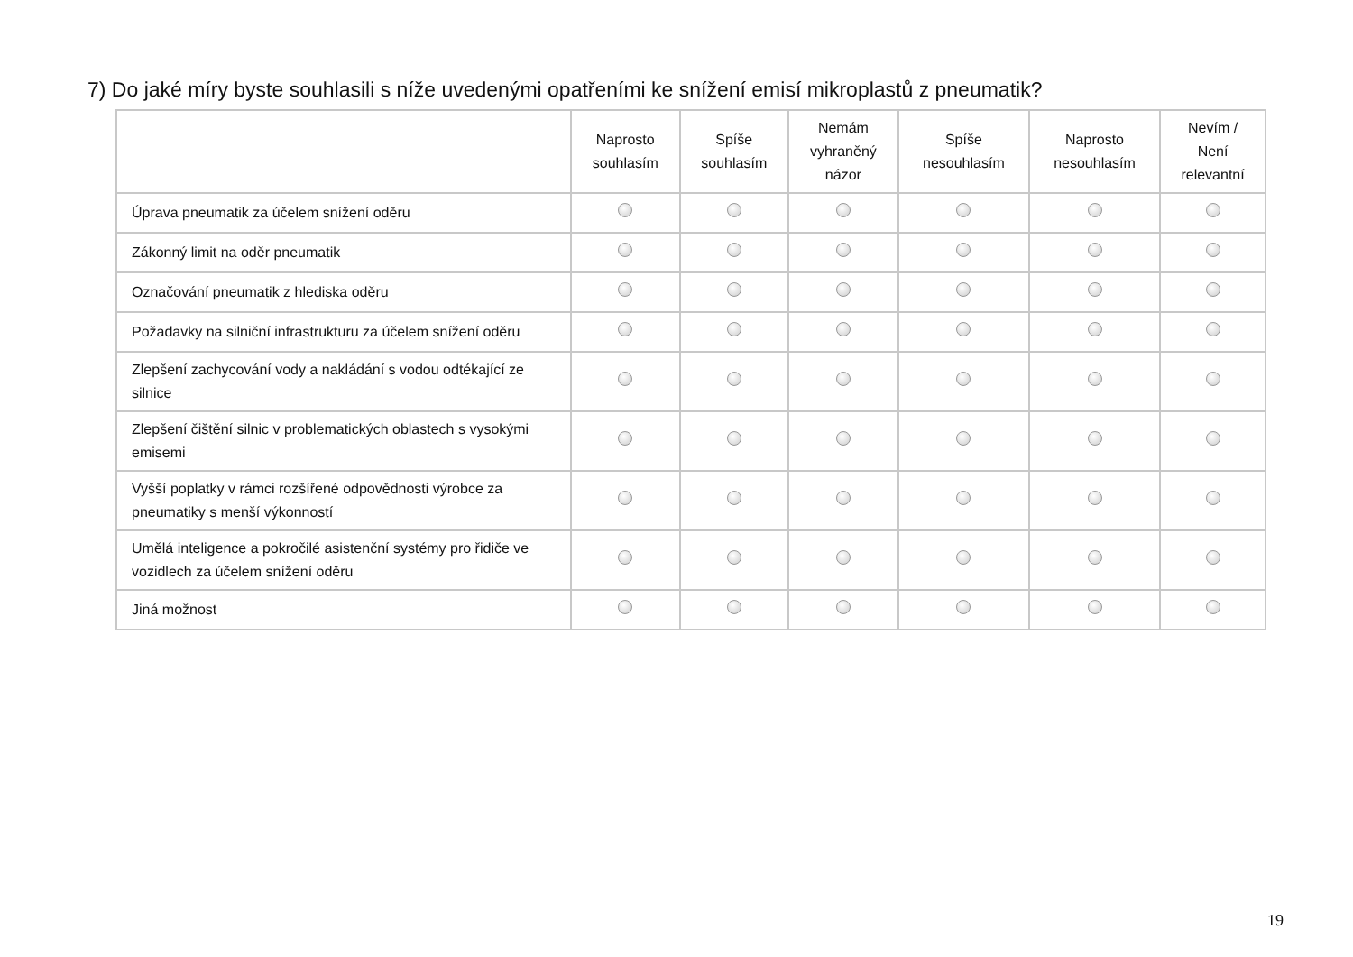7) Do jaké míry byste souhlasili s níže uvedenými opatřeními ke snížení emisí mikroplastů z pneumatik?
| | Naprosto souhlasím | Spíše souhlasím | Nemám vyhraněný názor | Spíše nesouhlasím | Naprosto nesouhlasím | Nevím / Není relevantní |
| --- | --- | --- | --- | --- | --- | --- |
| Úprava pneumatik za účelem snížení oděru | | | | | | |
| Zákonný limit na oděr pneumatik | | | | | | |
| Označování pneumatik z hlediska oděru | | | | | | |
| Požadavky na silniční infrastrukturu za účelem snížení oděru | | | | | | |
| Zlepšení zachycování vody a nakládání s vodou odtékající ze silnice | | | | | | |
| Zlepšení čištění silnic v problematických oblastech s vysokými emisemi | | | | | | |
| Vyšší poplatky v rámci rozšířené odpovědnosti výrobce za pneumatiky s menší výkonností | | | | | | |
| Umělá inteligence a pokročilé asistenční systémy pro řidiče ve vozidlech za účelem snížení oděru | | | | | | |
| Jiná možnost | | | | | | |
19